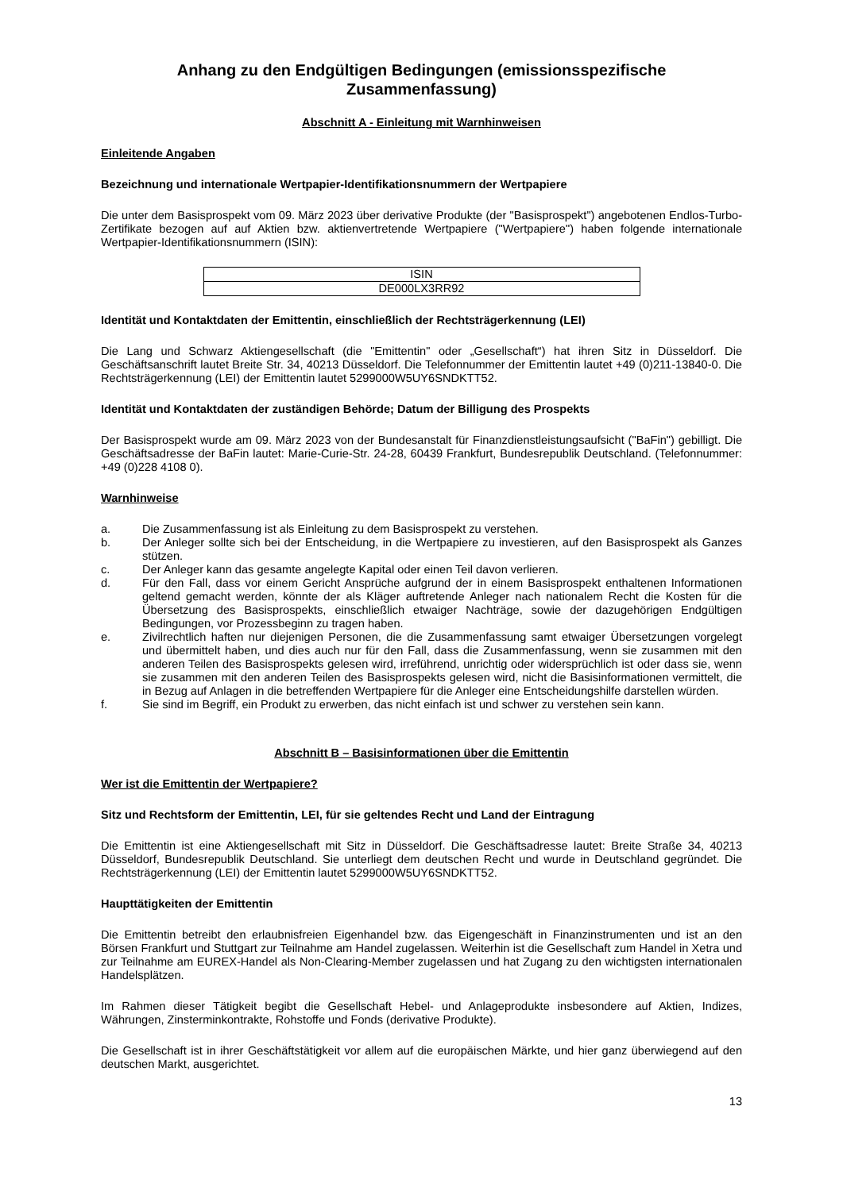Anhang zu den Endgültigen Bedingungen (emissionsspezifische Zusammenfassung)
Abschnitt A - Einleitung mit Warnhinweisen
Einleitende Angaben
Bezeichnung und internationale Wertpapier-Identifikationsnummern der Wertpapiere
Die unter dem Basisprospekt vom 09. März 2023 über derivative Produkte (der "Basisprospekt") angebotenen Endlos-Turbo-Zertifikate bezogen auf auf Aktien bzw. aktienvertretende Wertpapiere ("Wertpapiere") haben folgende internationale Wertpapier-Identifikationsnummern (ISIN):
| ISIN |
| --- |
| DE000LX3RR92 |
Identität und Kontaktdaten der Emittentin, einschließlich der Rechtsträgerkennung (LEI)
Die Lang und Schwarz Aktiengesellschaft (die "Emittentin" oder „Gesellschaft“) hat ihren Sitz in Düsseldorf. Die Geschäftsanschrift lautet Breite Str. 34, 40213 Düsseldorf. Die Telefonnummer der Emittentin lautet +49 (0)211-13840-0. Die Rechtsträgerkennung (LEI) der Emittentin lautet 5299000W5UY6SNDKTT52.
Identität und Kontaktdaten der zuständigen Behörde; Datum der Billigung des Prospekts
Der Basisprospekt wurde am 09. März 2023 von der Bundesanstalt für Finanzdienstleistungsaufsicht ("BaFin") gebilligt. Die Geschäftsadresse der BaFin lautet: Marie-Curie-Str. 24-28, 60439 Frankfurt, Bundesrepublik Deutschland. (Telefonnummer: +49 (0)228 4108 0).
Warnhinweise
a. Die Zusammenfassung ist als Einleitung zu dem Basisprospekt zu verstehen.
b. Der Anleger sollte sich bei der Entscheidung, in die Wertpapiere zu investieren, auf den Basisprospekt als Ganzes stützen.
c. Der Anleger kann das gesamte angelegte Kapital oder einen Teil davon verlieren.
d. Für den Fall, dass vor einem Gericht Ansprüche aufgrund der in einem Basisprospekt enthaltenen Informationen geltend gemacht werden, könnte der als Kläger auftretende Anleger nach nationalem Recht die Kosten für die Übersetzung des Basisprospekts, einschließlich etwaiger Nachträge, sowie der dazugehörigen Endgültigen Bedingungen, vor Prozessbeginn zu tragen haben.
e. Zivilrechtlich haften nur diejenigen Personen, die die Zusammenfassung samt etwaiger Übersetzungen vorgelegt und übermittelt haben, und dies auch nur für den Fall, dass die Zusammenfassung, wenn sie zusammen mit den anderen Teilen des Basisprospekts gelesen wird, irreführend, unrichtig oder widersprüchlich ist oder dass sie, wenn sie zusammen mit den anderen Teilen des Basisprospekts gelesen wird, nicht die Basisinformationen vermittelt, die in Bezug auf Anlagen in die betreffenden Wertpapiere für die Anleger eine Entscheidungshilfe darstellen würden.
f. Sie sind im Begriff, ein Produkt zu erwerben, das nicht einfach ist und schwer zu verstehen sein kann.
Abschnitt B – Basisinformationen über die Emittentin
Wer ist die Emittentin der Wertpapiere?
Sitz und Rechtsform der Emittentin, LEI, für sie geltendes Recht und Land der Eintragung
Die Emittentin ist eine Aktiengesellschaft mit Sitz in Düsseldorf. Die Geschäftsadresse lautet: Breite Straße 34, 40213 Düsseldorf, Bundesrepublik Deutschland. Sie unterliegt dem deutschen Recht und wurde in Deutschland gegründet. Die Rechtsträgerkennung (LEI) der Emittentin lautet 5299000W5UY6SNDKTT52.
Haupttätigkeiten der Emittentin
Die Emittentin betreibt den erlaubnisfreien Eigenhandel bzw. das Eigengeschäft in Finanzinstrumenten und ist an den Börsen Frankfurt und Stuttgart zur Teilnahme am Handel zugelassen. Weiterhin ist die Gesellschaft zum Handel in Xetra und zur Teilnahme am EUREX-Handel als Non-Clearing-Member zugelassen und hat Zugang zu den wichtigsten internationalen Handelsplätzen.
Im Rahmen dieser Tätigkeit begibt die Gesellschaft Hebel- und Anlageprodukte insbesondere auf Aktien, Indizes, Währungen, Zinsterminkontrakte, Rohstoffe und Fonds (derivative Produkte).
Die Gesellschaft ist in ihrer Geschäftstätigkeit vor allem auf die europäischen Märkte, und hier ganz überwiegend auf den deutschen Markt, ausgerichtet.
13